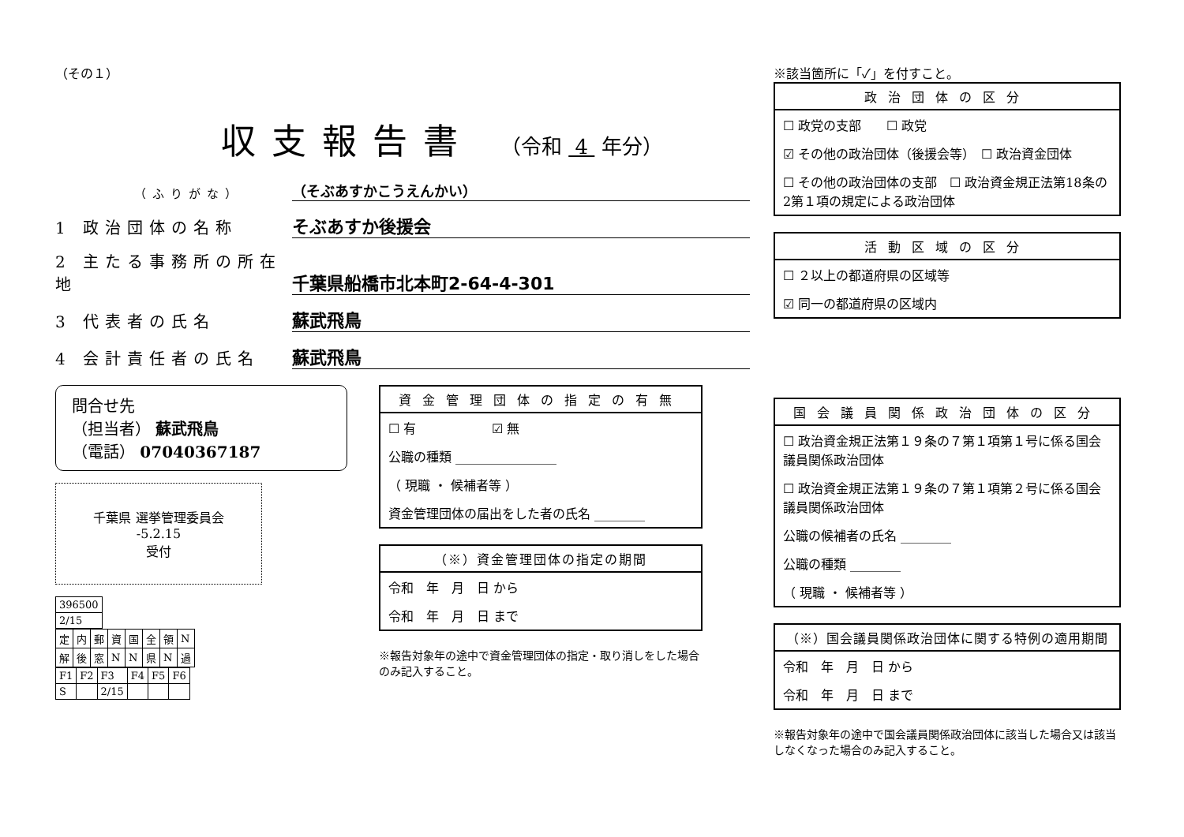（その１）
収支報告書 （令和 4 年分）
（ふりがな） （そぶあすかこうえんかい）
1 政治団体の名称 そぶあすか後援会
2 主たる事務所の所在地 千葉県船橋市北本町2-64-4-301
3 代表者の氏名 蘇武飛鳥
4 会計責任者の氏名 蘇武飛鳥
問合せ先
（担当者） 蘇武飛鳥
（電話） 07040367187
千葉県 選挙管理委員会
-5.2.15
受付
| 396500 |
| 2/15 |
| 定 | 内 | 郵 | 資 | 国 | 全 | 領 | N |
| 解 | 後 | 窓 | N | N | 県 | N | 過 |
| F1 | F2 | F3 | F4 | F5 | F6 |
| S | | 2/15 | | | |
資金管理団体の指定の有無
☐ 有　　　　　　☑ 無
公職の種類 ________________
（ 現職 ・ 候補者等 ）
資金管理団体の届出をした者の氏名 ________
（※）資金管理団体の指定の期間
令和　年　月　日 から
令和　年　月　日 まで
※報告対象年の途中で資金管理団体の指定・取り消しをした場合のみ記入すること。
※該当箇所に「✓」を付すこと。
政治団体の区分
☐ 政党の支部　　☐ 政党
☑ その他の政治団体（後援会等）　☐ 政治資金団体
☐ その他の政治団体の支部　☐ 政治資金規正法第18条の2第１項の規定による政治団体
活動区域の区分
☐ ２以上の都道府県の区域等
☑ 同一の都道府県の区域内
国会議員関係政治団体の区分
☐ 政治資金規正法第１９条の７第１項第１号に係る国会議員関係政治団体
☐ 政治資金規正法第１９条の７第１項第２号に係る国会議員関係政治団体
公職の候補者の氏名 ________
公職の種類 ________
（ 現職 ・ 候補者等 ）
（※）国会議員関係政治団体に関する特例の適用期間
令和　年　月　日 から
令和　年　月　日 まで
※報告対象年の途中で国会議員関係政治団体に該当した場合又は該当しなくなった場合のみ記入すること。